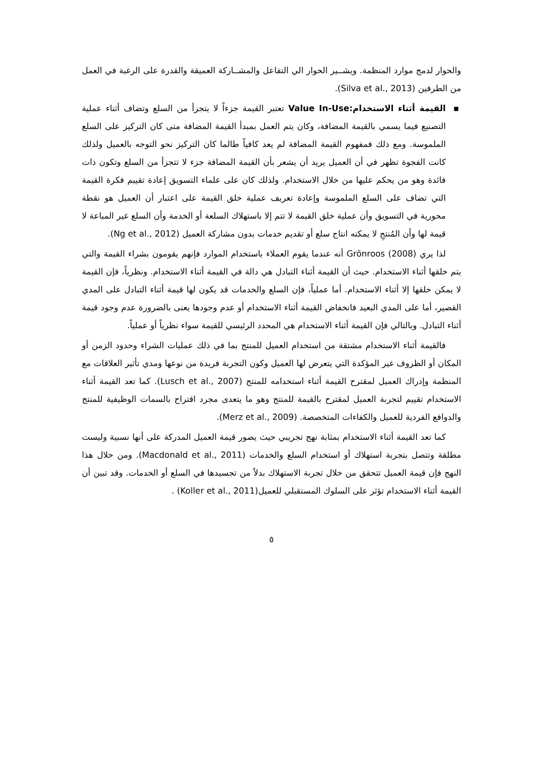والحوار لدمج موارد المنظمة. ويشــير الحوار الي التفاعل والمشــاركة العميقة والقدرة على الرغبة في العمل من الطرفين (Silva et al., 2013).
▪ القيمة أثناء الاستخدام:Value In-Use تعتبر القيمة جزءاً لا يتجزأ من السلع وتضاف أثناء عملية التصنيع فيما يسمي بالقيمة المضافة، وكان يتم العمل بمبدأ القيمة المضافة متى كان التركيز على السلع الملموسة. ومع ذلك فمفهوم القيمة المضافة لم يعد كافياً طالما كان التركيز نحو التوجه بالعميل ولذلك كانت الفجوة تظهر في أن العميل يريد أن يشعر بأن القيمة المضافة جزء لا تتجزأ من السلع وتكون ذات فائدة وهو من يحكم عليها من خلال الاستخدام. ولذلك كان على علماء التسويق إعادة تقييم فكرة القيمة التي تضاف على السلع الملموسة وإعادة تعريف عملية خلق القيمة على اعتبار أن العميل هو نقطة محورية في التسويق وأن عملية خلق القيمة لا تتم إلا باستهلاك السلعة أو الخدمة وأن السلع غير المباعة لا قيمة لها وأن المُنتجِ لا يمكنه انتاج سلع أو تقديم خدمات بدون مشاركة العميل (Ng et al., 2012).
لذا يري (2008) Grönroos أنه عندما يقوم العملاء باستخدام الموارد فإنهم يقومون بشراء القيمة والتي يتم خلقها أثناء الاستخدام. حيث أن القيمة أثناء التبادل هي دالة في القيمة أثناء الاستخدام. ونظرياً، فإن القيمة لا يمكن خلقها إلا أثناء الاستخدام. أما عملياً، فإن السلع والخدمات قد يكون لها قيمة أثناء التبادل على المدي القصير، أما على المدي البعيد فانخفاض القيمة أثناء الاستخدام أو عدم وجودها يعنى بالضرورة عدم وجود قيمة أثناء التبادل. وبالتالي فإن القيمة أثناء الاستخدام هي المحدد الرئيسي للقيمة سواء نظرياً أو عملياً.
فالقيمة أثناء الاستخدام مشتقة من استخدام العميل للمنتج بما في ذلك عمليات الشراء وحدود الزمن أو المكان أو الظروف غير المؤكدة التي يتعرض لها العميل وكون التجربة فريدة من نوعها ومدي تأثير العلاقات مع المنظمة وإدراك العميل لمقترح القيمة أثناء استخدامه للمنتج (Lusch et al., 2007). كما تعد القيمة أثناء الاستخدام تقييم لتجربة العميل لمقترح بالقيمة للمنتج وهو ما يتعدى مجرد اقتراح بالسمات الوظيفية للمنتج والدوافع الفردية للعميل والكفاءات المتخصصة. (Merz et al., 2009).
كما تعد القيمة أثناء الاستخدام بمثابة نهج تجريبي حيث يصور قيمة العميل المدركة على أنها نسبية وليست مطلقة وتتصل بتجربة استهلاك أو استخدام السلع والخدمات (Macdonald et al., 2011). ومن خلال هذا النهج فإن قيمة العميل تتحقق من خلال تجربة الاستهلاك بدلاً من تجسيدها في السلع أو الخدمات. وقد تبين أن القيمة أثناء الاستخدام تؤثر على السلوك المستقبلي للعميل(Koller et al., 2011) .
٥